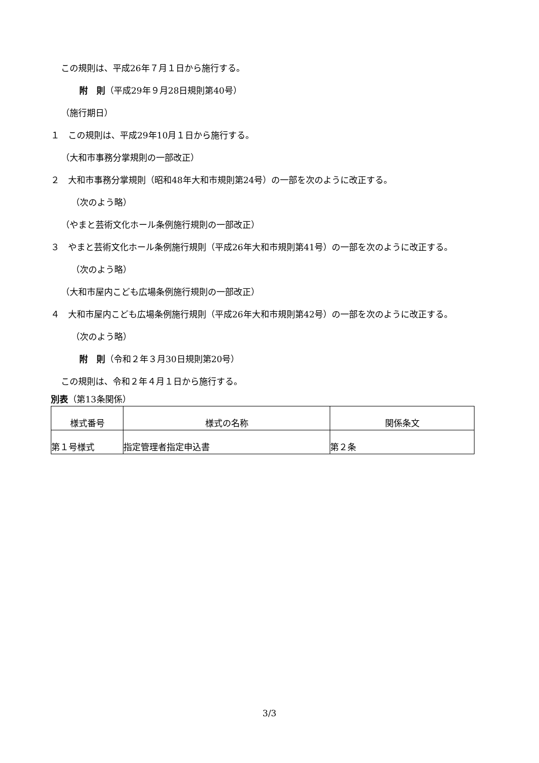この規則は、平成26年７月１日から施行する。
附　則（平成29年９月28日規則第40号）
（施行期日）
１　この規則は、平成29年10月１日から施行する。
（大和市事務分掌規則の一部改正）
２　大和市事務分掌規則（昭和48年大和市規則第24号）の一部を次のように改正する。
（次のよう略）
（やまと芸術文化ホール条例施行規則の一部改正）
３　やまと芸術文化ホール条例施行規則（平成26年大和市規則第41号）の一部を次のように改正する。
（次のよう略）
（大和市屋内こども広場条例施行規則の一部改正）
４　大和市屋内こども広場条例施行規則（平成26年大和市規則第42号）の一部を次のように改正する。
（次のよう略）
附　則（令和２年３月30日規則第20号）
この規則は、令和２年４月１日から施行する。
別表（第13条関係）
| 様式番号 | 様式の名称 | 関係条文 |
| --- | --- | --- |
| 第１号様式 | 指定管理者指定申込書 | 第２条 |
3/3